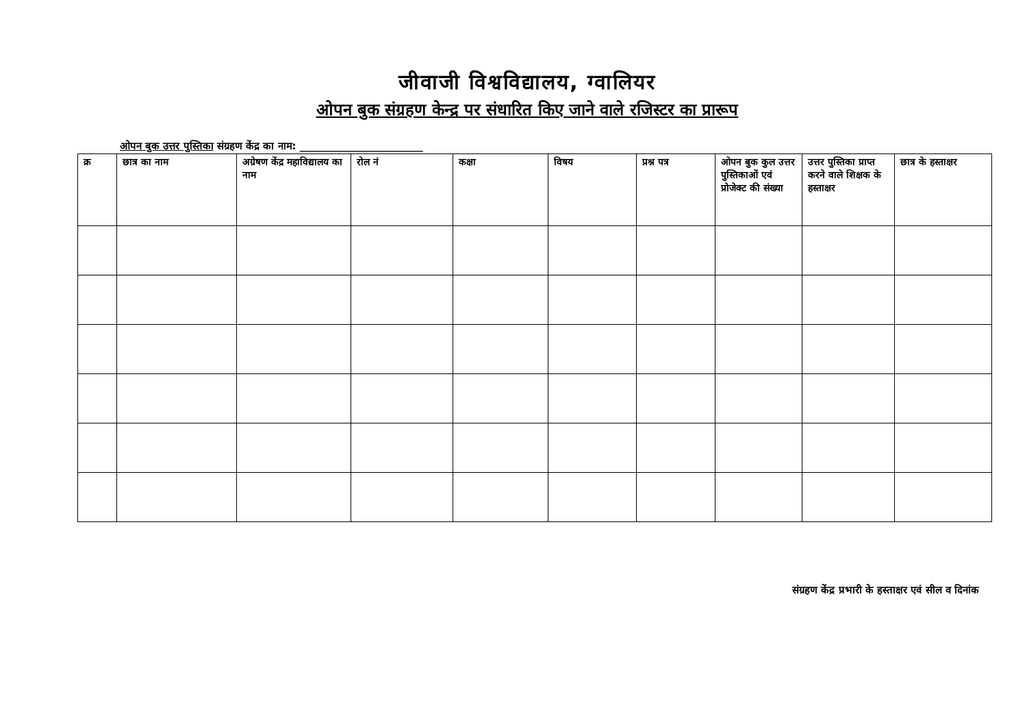जीवाजी विश्वविद्यालय, ग्वालियर
ओपन बुक संग्रहण केन्द्र पर संधारित किए जाने वाले रजिस्टर का प्रारूप
ओपन बुक उत्तर पुस्तिका संग्रहण केंद्र का नाम: ________________________
| क्र | छात्र का नाम | अग्रेषण केंद्र महाविद्यालय का नाम | रोल नं | कक्षा | विषय | प्रश्न पत्र | ओपन बुक कुल उत्तर पुस्तिकाओं एवं प्रोजेक्ट की संख्या | उत्तर पुस्तिका प्राप्त करने वाले शिक्षक के हस्ताक्षर | छात्र के हस्ताक्षर |
| --- | --- | --- | --- | --- | --- | --- | --- | --- | --- |
संग्रहण केंद्र प्रभारी के हस्ताक्षर एवं सील व दिनांक